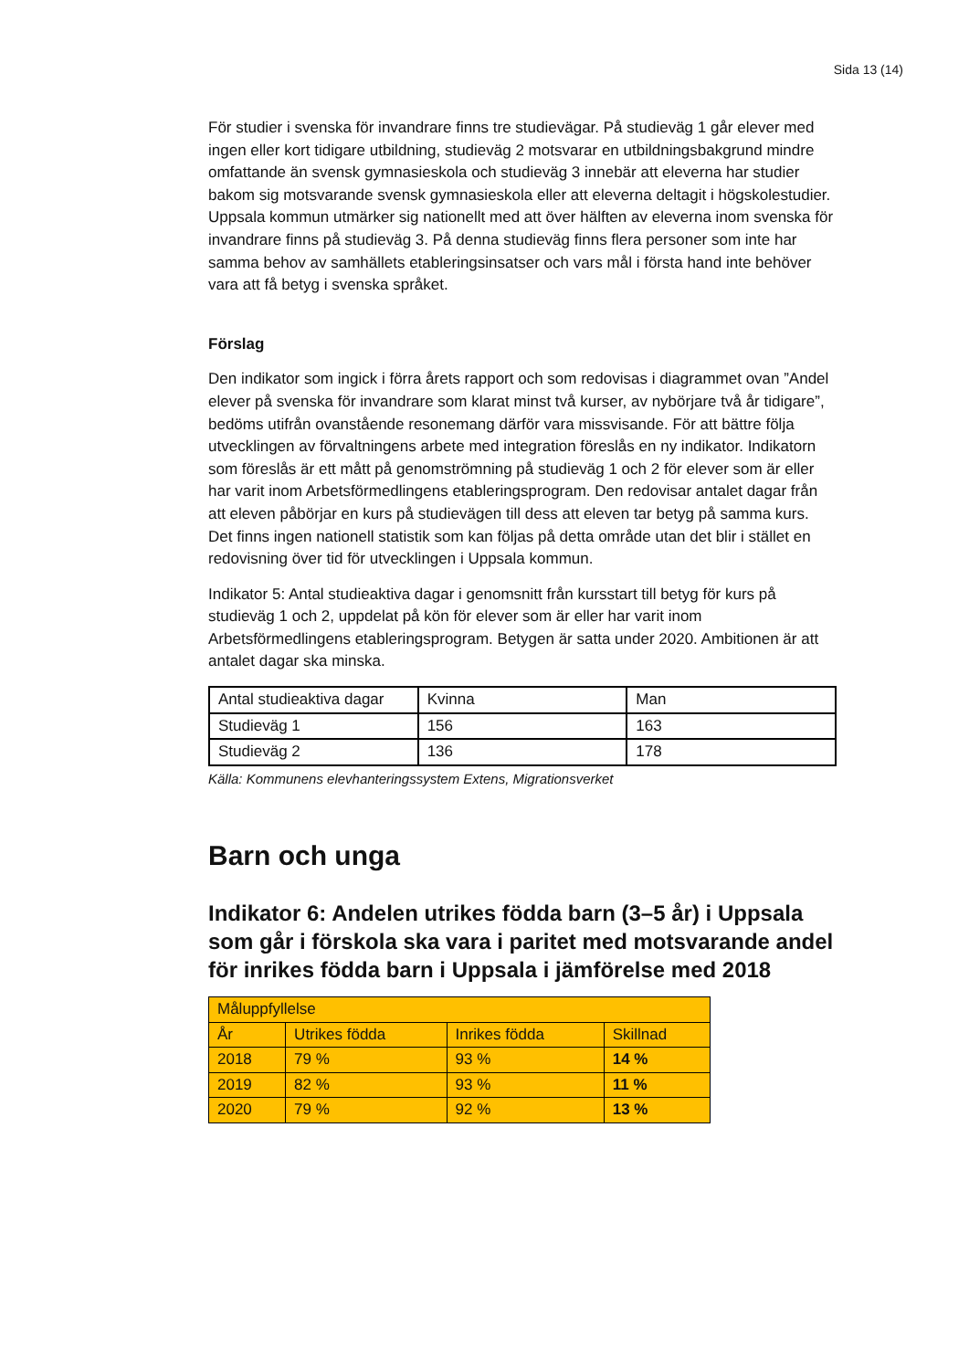Sida 13 (14)
För studier i svenska för invandrare finns tre studievägar. På studieväg 1 går elever med ingen eller kort tidigare utbildning, studieväg 2 motsvarar en utbildningsbakgrund mindre omfattande än svensk gymnasieskola och studieväg 3 innebär att eleverna har studier bakom sig motsvarande svensk gymnasieskola eller att eleverna deltagit i högskolestudier. Uppsala kommun utmärker sig nationellt med att över hälften av eleverna inom svenska för invandrare finns på studieväg 3. På denna studieväg finns flera personer som inte har samma behov av samhällets etableringsinsatser och vars mål i första hand inte behöver vara att få betyg i svenska språket.
Förslag
Den indikator som ingick i förra årets rapport och som redovisas i diagrammet ovan ”Andel elever på svenska för invandrare som klarat minst två kurser, av nybörjare två år tidigare”, bedöms utifrån ovanstående resonemang därför vara missvisande. För att bättre följa utvecklingen av förvaltningens arbete med integration föreslås en ny indikator. Indikatorn som föreslås är ett mått på genomströmning på studieväg 1 och 2 för elever som är eller har varit inom Arbetsförmedlingens etableringsprogram. Den redovisar antalet dagar från att eleven påbörjar en kurs på studievägen till dess att eleven tar betyg på samma kurs. Det finns ingen nationell statistik som kan följas på detta område utan det blir i stället en redovisning över tid för utvecklingen i Uppsala kommun.
Indikator 5: Antal studieaktiva dagar i genomsnitt från kursstart till betyg för kurs på studieväg 1 och 2, uppdelat på kön för elever som är eller har varit inom Arbetsförmedlingens etableringsprogram. Betygen är satta under 2020. Ambitionen är att antalet dagar ska minska.
| Antal studieaktiva dagar | Kvinna | Man |
| Studieväg 1 | 156 | 163 |
| Studieväg 2 | 136 | 178 |
Källa: Kommunens elevhanteringssystem Extens, Migrationsverket
Barn och unga
Indikator 6: Andelen utrikes födda barn (3–5 år) i Uppsala som går i förskola ska vara i paritet med motsvarande andel för inrikes födda barn i Uppsala i jämförelse med 2018
| Måluppfyllelse | | | |
| År | Utrikes födda | Inrikes födda | Skillnad |
| 2018 | 79 % | 93 % | 14 % |
| 2019 | 82 % | 93 % | 11 % |
| 2020 | 79 % | 92 % | 13 % |